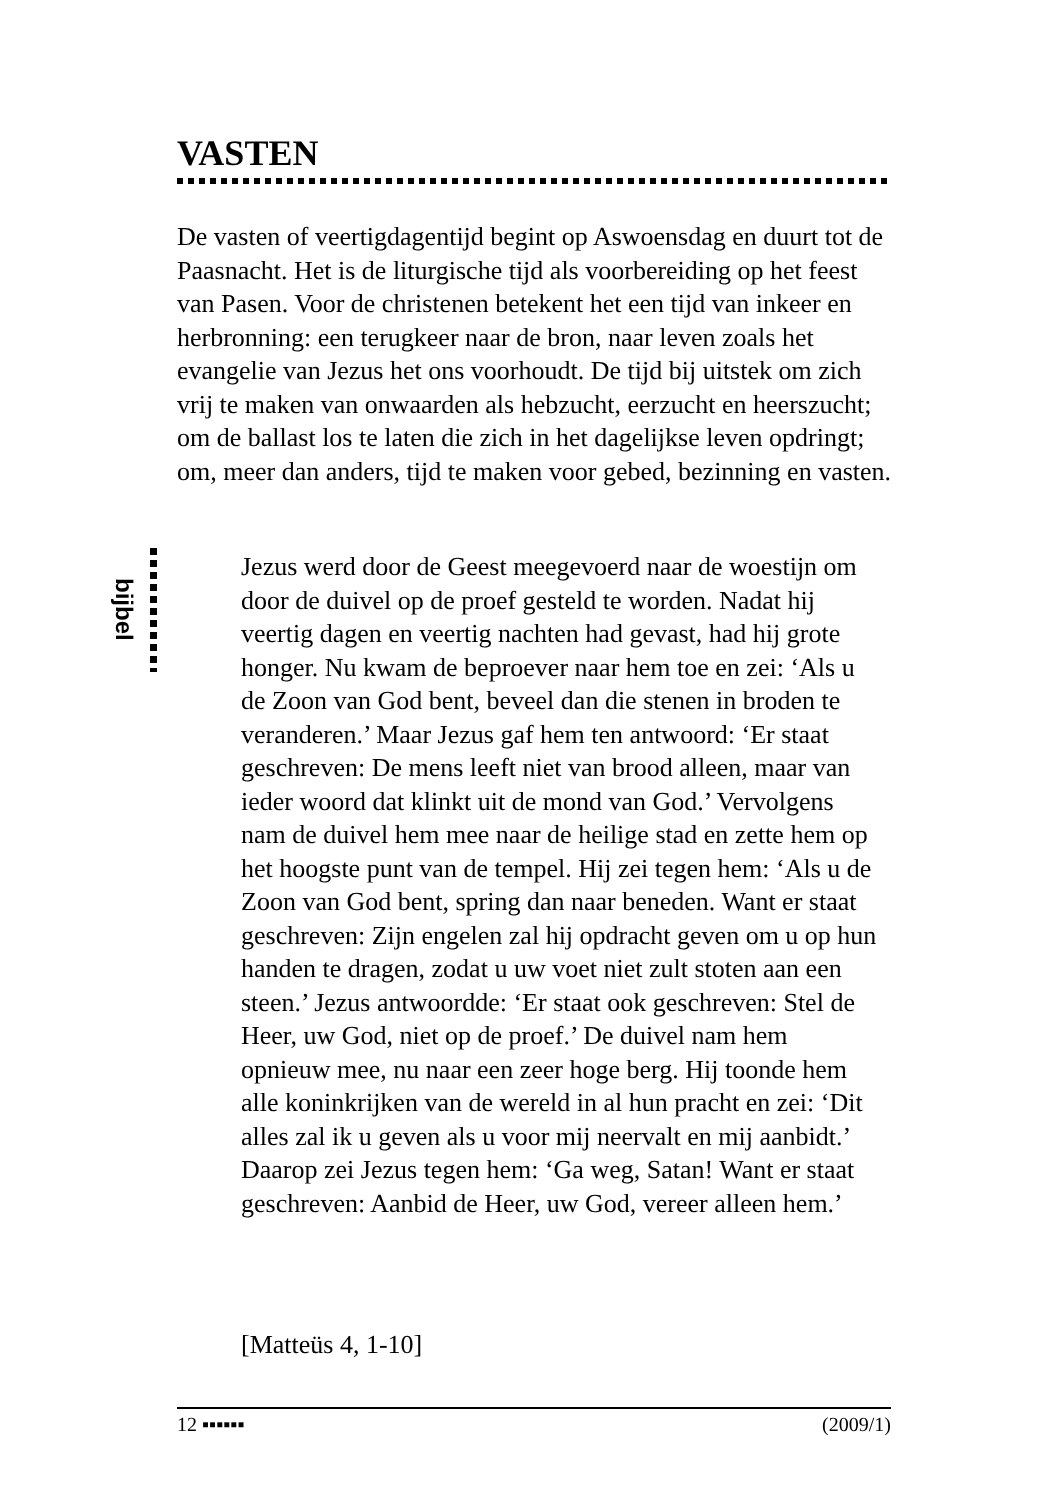VASTEN
De vasten of veertigdagentijd begint op Aswoensdag en duurt tot de Paasnacht. Het is de liturgische tijd als voorbereiding op het feest van Pasen. Voor de christenen betekent het een tijd van inkeer en herbronning: een terugkeer naar de bron, naar leven zoals het evangelie van Jezus het ons voorhoudt. De tijd bij uitstek om zich vrij te maken van onwaarden als hebzucht, eerzucht en heerszucht; om de ballast los te laten die zich in het dagelijkse leven opdringt; om, meer dan anders, tijd te maken voor gebed, bezinning en vasten.
bijbel
Jezus werd door de Geest meegevoerd naar de woestijn om door de duivel op de proef gesteld te worden. Nadat hij veertig dagen en veertig nachten had gevast, had hij grote honger. Nu kwam de beproever naar hem toe en zei: ‘Als u de Zoon van God bent, beveel dan die stenen in broden te veranderen.’ Maar Jezus gaf hem ten antwoord: ‘Er staat geschreven: De mens leeft niet van brood alleen, maar van ieder woord dat klinkt uit de mond van God.’ Vervolgens nam de duivel hem mee naar de heilige stad en zette hem op het hoogste punt van de tempel. Hij zei tegen hem: ‘Als u de Zoon van God bent, spring dan naar beneden. Want er staat geschreven: Zijn engelen zal hij opdracht geven om u op hun handen te dragen, zodat u uw voet niet zult stoten aan een steen.’ Jezus antwoordde: ‘Er staat ook geschreven: Stel de Heer, uw God, niet op de proef.’ De duivel nam hem opnieuw mee, nu naar een zeer hoge berg. Hij toonde hem alle koninkrijken van de wereld in al hun pracht en zei: ‘Dit alles zal ik u geven als u voor mij neervalt en mij aanbidt.’ Daarop zei Jezus tegen hem: ‘Ga weg, Satan! Want er staat geschreven: Aanbid de Heer, uw God, vereer alleen hem.’
[Matteüs 4, 1-10]
12 ▪▪▪▪▪▪ (2009/1)